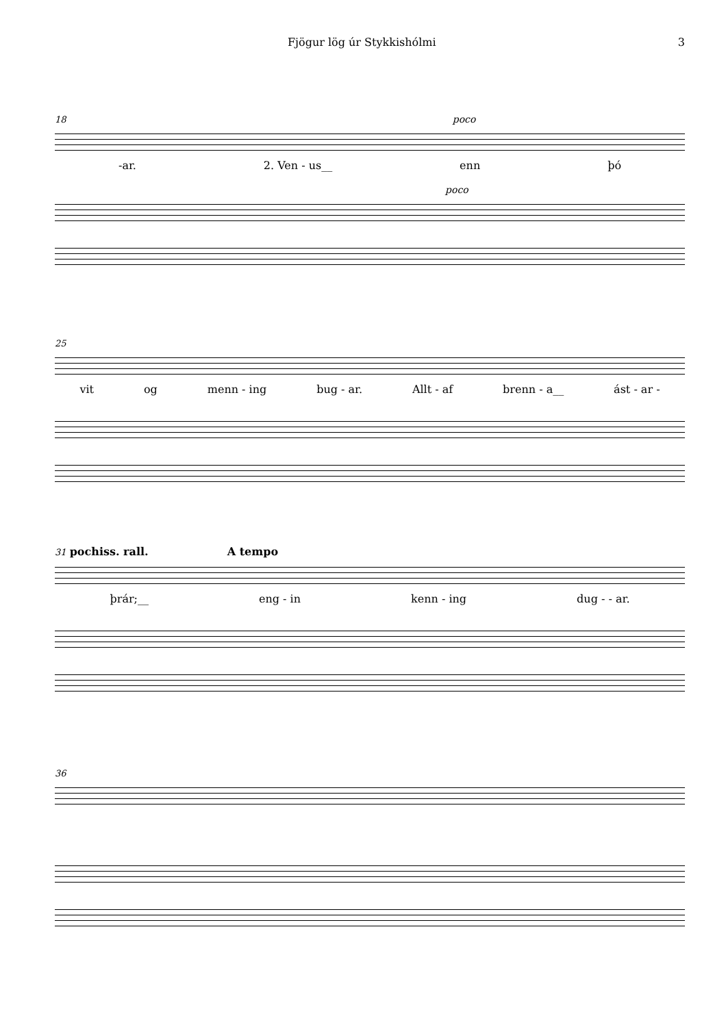Fjögur lög úr Stykkishólmi 3
18 poco
-ar. 2. Ven - us__ enn þó
poco
25
vit og menn - ing bug - ar. Allt - af brenn - a__ ást - ar -
31 pochiss. rall. A tempo
þrár;__ eng - in kenn - ing dug - - ar.
36